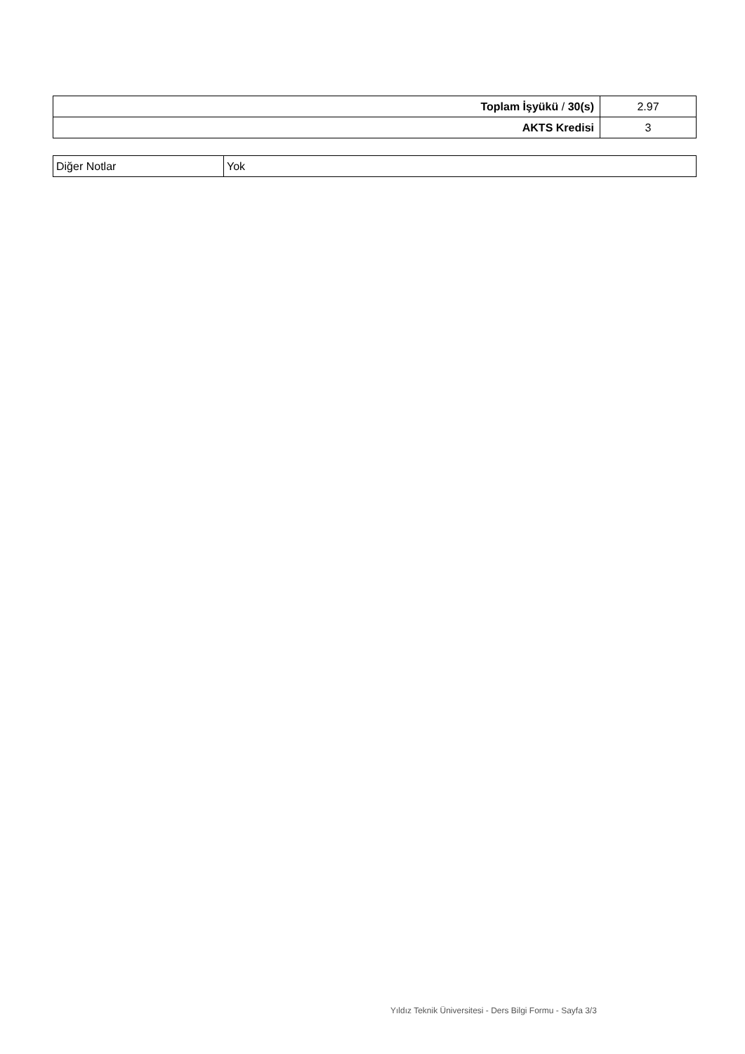| Toplam İşyükü / 30(s) | 2.97 |
| AKTS Kredisi | 3 |
| Diğer Notlar | Yok |
Yıldız Teknik Üniversitesi - Ders Bilgi Formu - Sayfa 3/3